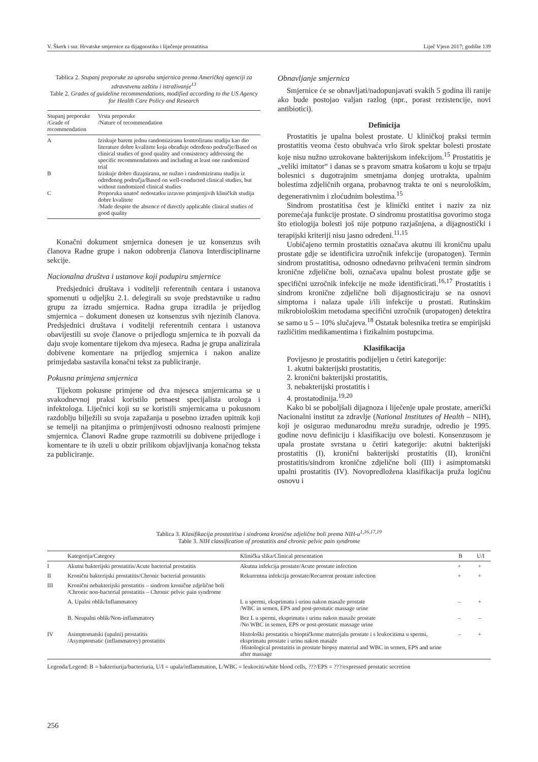V. Škerk i sur. Hrvatske smjernice za dijagnostiku i liječenje prostatitisa Liječ Vjesn 2017; godište 139
Tablica 2. Stupanj preporuke za uporabu smjernica prema Američkoj agenciji za zdravstvenu zaštitu i istraživanje<sup>13</sup>
Table 2. Grades of guideline recommendations, modified according to the US Agency for Health Care Policy and Research
| Stupanj preporuke /Grade of recommendation | Vrsta preporuke /Nature of recommendation |
| --- | --- |
| A | Iziskuje barem jednu randomiziranu kontroliranu studiju kao dio literature dobre kvalitete koja obrađuje određeno područje/Based on clinical studies of good quality and consistency addressing the specific recommendations and including at least one randomized trial |
| B | Iziskuje dobro dizajniranu, ne nužno i randomiziranu studiju iz određenog područja/Based on well-conducted clinical studies, but without randomized clinical studies |
| C | Preporuka unatoč nedostatku izravno primjenjivih kliničkih studija dobre kvalitete /Made despite the absence of directly applicable clinical studies of good quality |
Konačni dokument smjernica donesen je uz konsenzus svih članova Radne grupe i nakon odobrenja članova Interdisciplinarne sekcije.
Nacionalna društva i ustanove koji podupiru smjernice
Predsjednici društava i voditelji referentnih centara i ustanova spomenuti u odjeljku 2.1. delegirali su svoje predstavnike u radnu grupu za izradu smjernica. Radna grupa izradila je prijedlog smjernica – dokument donesen uz konsenzus svih njezinih članova. Predsjednici društava i voditelji referentnih centara i ustanova obavijestili su svoje članove o prijedlogu smjernica te ih pozvali da daju svoje komentare tijekom dva mjeseca. Radna je grupa analizirala dobivene komentare na prijedlog smjernica i nakon analize primjedaba sastavila konačni tekst za publiciranje.
Pokusna primjena smjernica
Tijekom pokusne primjene od dva mjeseca smjernicama se u svakodnevnoj praksi koristilo petnaest specijalista urologa i infektologa. Liječnici koji su se koristili smjernicama u pokusnom razdoblju bilježili su svoja zapažanja u posebno izrađen upitnik koji se temelji na pitanjima o primjenjivosti odnosno realnosti primjene smjernica. Članovi Radne grupe razmotrili su dobivene prijedloge i komentare te ih uzeli u obzir prilikom objavljivanja konačnog teksta za publiciranje.
Obnavljanje smjernica
Smjernice će se obnavljati/nadopunjavati svakih 5 godina ili ranije ako bude postojao valjan razlog (npr., porast rezistencije, novi antibiotici).
Definicija
Prostatitis je upalna bolest prostate. U kliničkoj praksi termin prostatitis veoma često obuhvaća vrlo širok spektar bolesti prostate koje nisu nužno uzrokovane bakterijskom infekcijom.<sup>15</sup> Prostatitis je „veliki imitator“ i danas se s pravom smatra košarom u koju se trpaju bolesnici s dugotrajnim smetnjama donjeg urotrakta, upalnim bolestima zdjeličnih organa, probavnog trakta te oni s neurološkim, degenerativnim i zloćudnim bolestima.<sup>15</sup>
Sindrom prostatitisa čest je klinički entitet i naziv za niz poremećaja funkcije prostate. O sindromu prostatitisa govorimo stoga što etiologija bolesti još nije potpuno razjašnjena, a dijagnostički i terapijski kriteriji nisu jasno određeni.<sup>11,15</sup>
Uobičajeno termin prostatitis označava akutnu ili kroničnu upalu prostate gdje se identificira uzročnik infekcije (uropatogen). Termin sindrom prostatitisa, odnosno odnedavno prihvaćeni termin sindrom kronične zdjelične boli, označava upalnu bolest prostate gdje se specifični uzročnik infekcije ne može identificirati.<sup>16,17</sup> Prostatitis i sindrom kronične zdjelične boli dijagnosticiraju se na osnovi simptoma i nalaza upale i/ili infekcije u prostati. Rutinskim mikrobiološkim metodama specifični uzročnik (uropatogen) detektira se samo u 5 – 10% slučajeva.<sup>18</sup> Ostatak bolesnika tretira se empirijski različitim medikamentima i fizikalnim postupcima.
Klasifikacija
Povijesno je prostatitis podijeljen u četiri kategorije:
1. akutni bakterijski prostatitis,
2. kronični bakterijski prostatitis,
3. nebakterijski prostatitis i
4. prostatodinija.<sup>19,20</sup>
Kako bi se poboljšali dijagnoza i liječenje upale prostate, američki Nacionalni institut za zdravlje (National Institutes of Health – NIH), koji je osigurao međunarodnu mrežu suradnje, odredio je 1995. godine novu definiciju i klasifikaciju ove bolesti. Konsenzusom je upala prostate svrstana u četiri kategorije: akutni bakterijski prostatitis (I), kronični bakterijski prostatitis (II), kronični prostatitis/sindrom kronične zdjelične boli (III) i asimptomatski upalni prostatitis (IV). Novopredložena klasifikacija pruža logičnu osnovu i
Tablica 3. Klasifikacija prostatitisa i sindroma kronične zdjelične boli prema NIH-u<sup>1,16,17,19</sup>
Table 3. NIH classification of prostatitis and chronic pelvic pain syndrome
| | Kategorija/Category | Klinička slika/Clinical presentation | B | U/I |
| --- | --- | --- | --- | --- |
| I | Akutni bakterijski prostatitis/Acute bacterial prostatitis | Akutna infekcija prostate/Acute prostate infection | + | + |
| II | Kronični bakterijski prostatitis/Chronic bacterial prostatitis | Rekurentna infekcija prostate/Recurrent prostate infection | + | + |
| III | Kronični nebakterijski prostatitis – sindrom kronične zdjelične boli /Chronic non-bacterial prostatitis – Chronic pelvic pain syndrome | | | |
| | A. Upalni oblik/Inflammatory | L u spermi, eksprimatu i urinu nakon masaže prostate /WBC in semen, EPS and post-prostatic massage urine | – | + |
| | B. Neupalni oblik/Non-inflammatory | Bez L u spermi, eksprimatu i urinu nakon masaže prostate /No WBC in semen, EPS or post-prostatic massage urine | – | – |
| IV | Asimptomatski (upalni) prostatitis /Asymptomatic (inflammatory) prostatitis | Histološki prostatitis u bioptičkome materijalu prostate i s leukocitima u spermi, eksprimatu prostate i urinu nakon masaže /Histological prostatitis in prostate biopsy material and WBC in semen, EPS and urine after massage | – | + |
Legenda/Legend: B = bakteriurija/bacteriuria, U/I = upala/inflammation, L/WBC = leukociti/white blood cells, ???/EPS = ???/expressed prostatic secretion
256